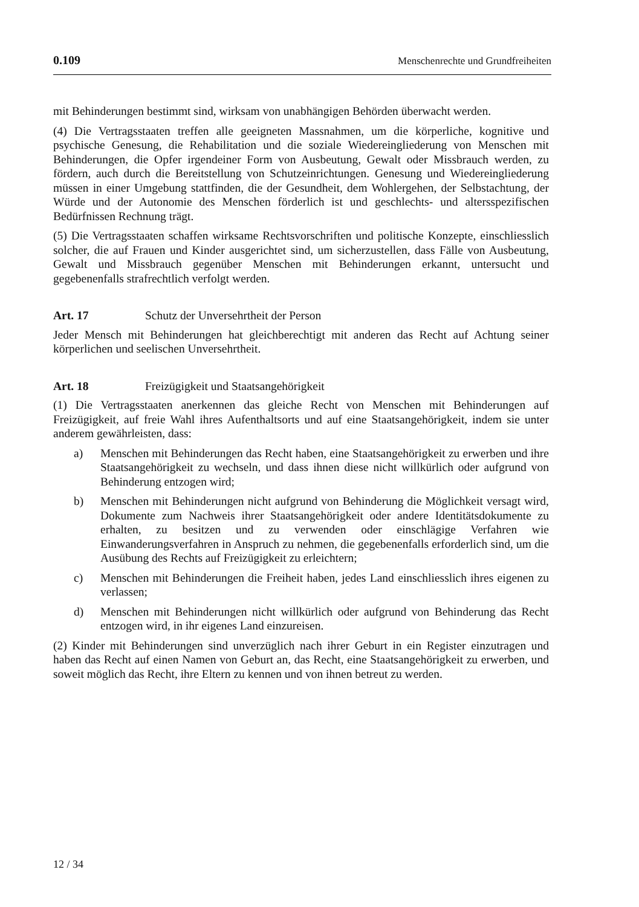0.109 Menschenrechte und Grundfreiheiten
mit Behinderungen bestimmt sind, wirksam von unabhängigen Behörden überwacht werden.
(4) Die Vertragsstaaten treffen alle geeigneten Massnahmen, um die körperliche, kognitive und psychische Genesung, die Rehabilitation und die soziale Wiedereingliederung von Menschen mit Behinderungen, die Opfer irgendeiner Form von Ausbeutung, Gewalt oder Missbrauch werden, zu fördern, auch durch die Bereitstellung von Schutzeinrichtungen. Genesung und Wiedereingliederung müssen in einer Umgebung stattfinden, die der Gesundheit, dem Wohlergehen, der Selbstachtung, der Würde und der Autonomie des Menschen förderlich ist und geschlechts- und altersspezifischen Bedürfnissen Rechnung trägt.
(5) Die Vertragsstaaten schaffen wirksame Rechtsvorschriften und politische Konzepte, einschliesslich solcher, die auf Frauen und Kinder ausgerichtet sind, um sicherzustellen, dass Fälle von Ausbeutung, Gewalt und Missbrauch gegenüber Menschen mit Behinderungen erkannt, untersucht und gegebenenfalls strafrechtlich verfolgt werden.
Art. 17 Schutz der Unversehrtheit der Person
Jeder Mensch mit Behinderungen hat gleichberechtigt mit anderen das Recht auf Achtung seiner körperlichen und seelischen Unversehrtheit.
Art. 18 Freizügigkeit und Staatsangehörigkeit
(1) Die Vertragsstaaten anerkennen das gleiche Recht von Menschen mit Behinderungen auf Freizügigkeit, auf freie Wahl ihres Aufenthaltsorts und auf eine Staatsangehörigkeit, indem sie unter anderem gewährleisten, dass:
a) Menschen mit Behinderungen das Recht haben, eine Staatsangehörigkeit zu erwerben und ihre Staatsangehörigkeit zu wechseln, und dass ihnen diese nicht willkürlich oder aufgrund von Behinderung entzogen wird;
b) Menschen mit Behinderungen nicht aufgrund von Behinderung die Möglichkeit versagt wird, Dokumente zum Nachweis ihrer Staatsangehörigkeit oder andere Identitätsdokumente zu erhalten, zu besitzen und zu verwenden oder einschlägige Verfahren wie Einwanderungsverfahren in Anspruch zu nehmen, die gegebenenfalls erforderlich sind, um die Ausübung des Rechts auf Freizügigkeit zu erleichtern;
c) Menschen mit Behinderungen die Freiheit haben, jedes Land einschliesslich ihres eigenen zu verlassen;
d) Menschen mit Behinderungen nicht willkürlich oder aufgrund von Behinderung das Recht entzogen wird, in ihr eigenes Land einzureisen.
(2) Kinder mit Behinderungen sind unverzüglich nach ihrer Geburt in ein Register einzutragen und haben das Recht auf einen Namen von Geburt an, das Recht, eine Staatsangehörigkeit zu erwerben, und soweit möglich das Recht, ihre Eltern zu kennen und von ihnen betreut zu werden.
12 / 34